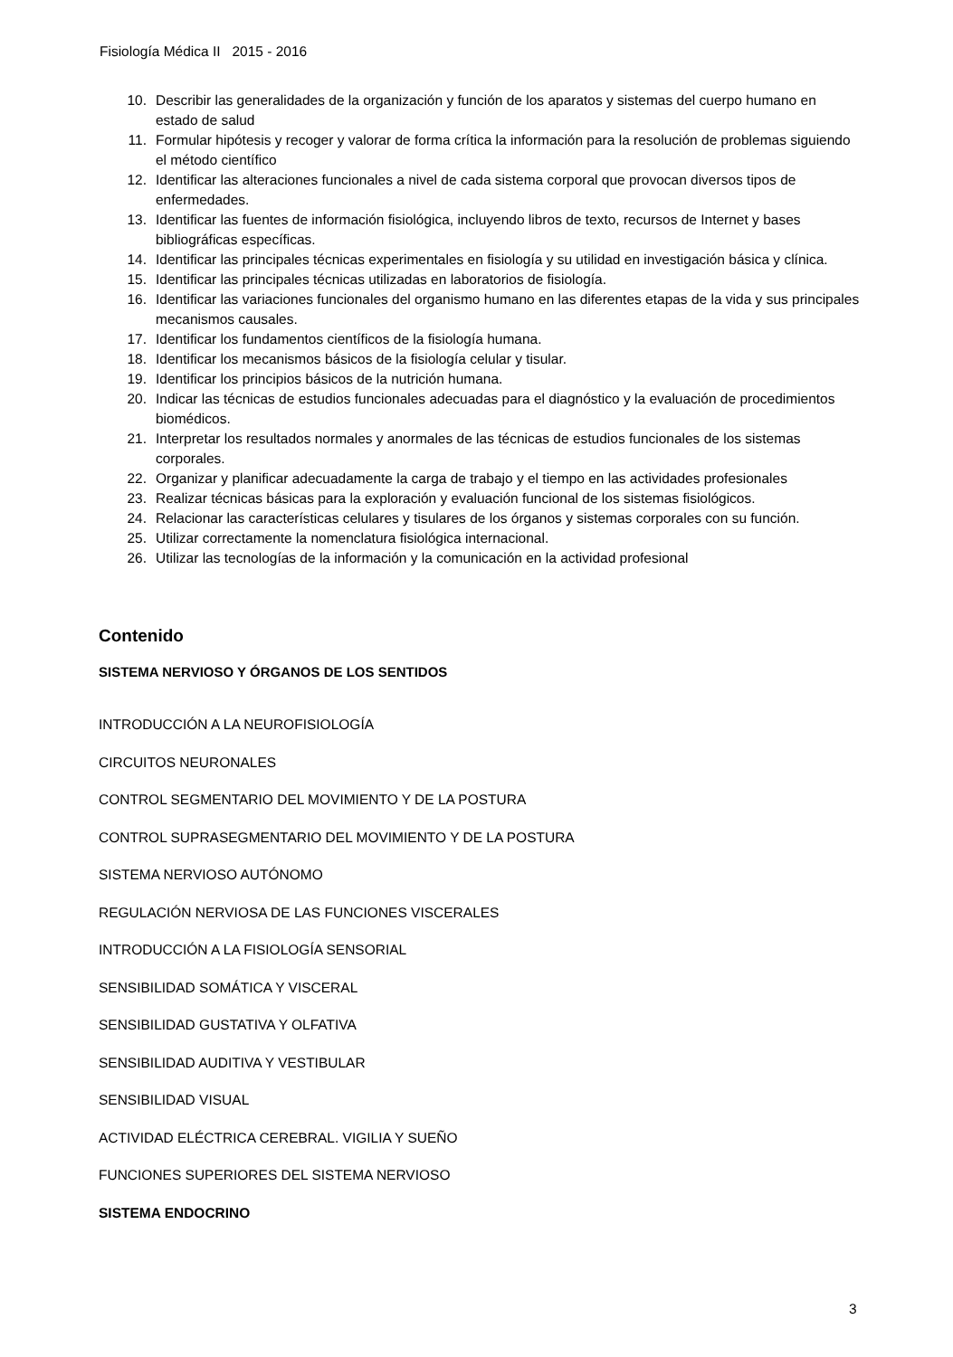Fisiología Médica II 2015 - 2016
10. Describir las generalidades de la organización y función de los aparatos y sistemas del cuerpo humano en estado de salud
11. Formular hipótesis y recoger y valorar de forma crítica la información para la resolución de problemas siguiendo el método científico
12. Identificar las alteraciones funcionales a nivel de cada sistema corporal que provocan diversos tipos de enfermedades.
13. Identificar las fuentes de información fisiológica, incluyendo libros de texto, recursos de Internet y bases bibliográficas específicas.
14. Identificar las principales técnicas experimentales en fisiología y su utilidad en investigación básica y clínica.
15. Identificar las principales técnicas utilizadas en laboratorios de fisiología.
16. Identificar las variaciones funcionales del organismo humano en las diferentes etapas de la vida y sus principales mecanismos causales.
17. Identificar los fundamentos científicos de la fisiología humana.
18. Identificar los mecanismos básicos de la fisiología celular y tisular.
19. Identificar los principios básicos de la nutrición humana.
20. Indicar las técnicas de estudios funcionales adecuadas para el diagnóstico y la evaluación de procedimientos biomédicos.
21. Interpretar los resultados normales y anormales de las técnicas de estudios funcionales de los sistemas corporales.
22. Organizar y planificar adecuadamente la carga de trabajo y el tiempo en las actividades profesionales
23. Realizar técnicas básicas para la exploración y evaluación funcional de los sistemas fisiológicos.
24. Relacionar las características celulares y tisulares de los órganos y sistemas corporales con su función.
25. Utilizar correctamente la nomenclatura fisiológica internacional.
26. Utilizar las tecnologías de la información y la comunicación en la actividad profesional
Contenido
SISTEMA NERVIOSO Y ÓRGANOS DE LOS SENTIDOS
INTRODUCCIÓN A LA NEUROFISIOLOGÍA
CIRCUITOS NEURONALES
CONTROL SEGMENTARIO DEL MOVIMIENTO Y DE LA POSTURA
CONTROL SUPRASEGMENTARIO DEL MOVIMIENTO Y DE LA POSTURA
SISTEMA NERVIOSO AUTÓNOMO
REGULACIÓN NERVIOSA DE LAS FUNCIONES VISCERALES
INTRODUCCIÓN A LA FISIOLOGÍA SENSORIAL
SENSIBILIDAD SOMÁTICA Y VISCERAL
SENSIBILIDAD GUSTATIVA Y OLFATIVA
SENSIBILIDAD AUDITIVA Y VESTIBULAR
SENSIBILIDAD VISUAL
ACTIVIDAD ELÉCTRICA CEREBRAL. VIGILIA Y SUEÑO
FUNCIONES SUPERIORES DEL SISTEMA NERVIOSO
SISTEMA ENDOCRINO
3